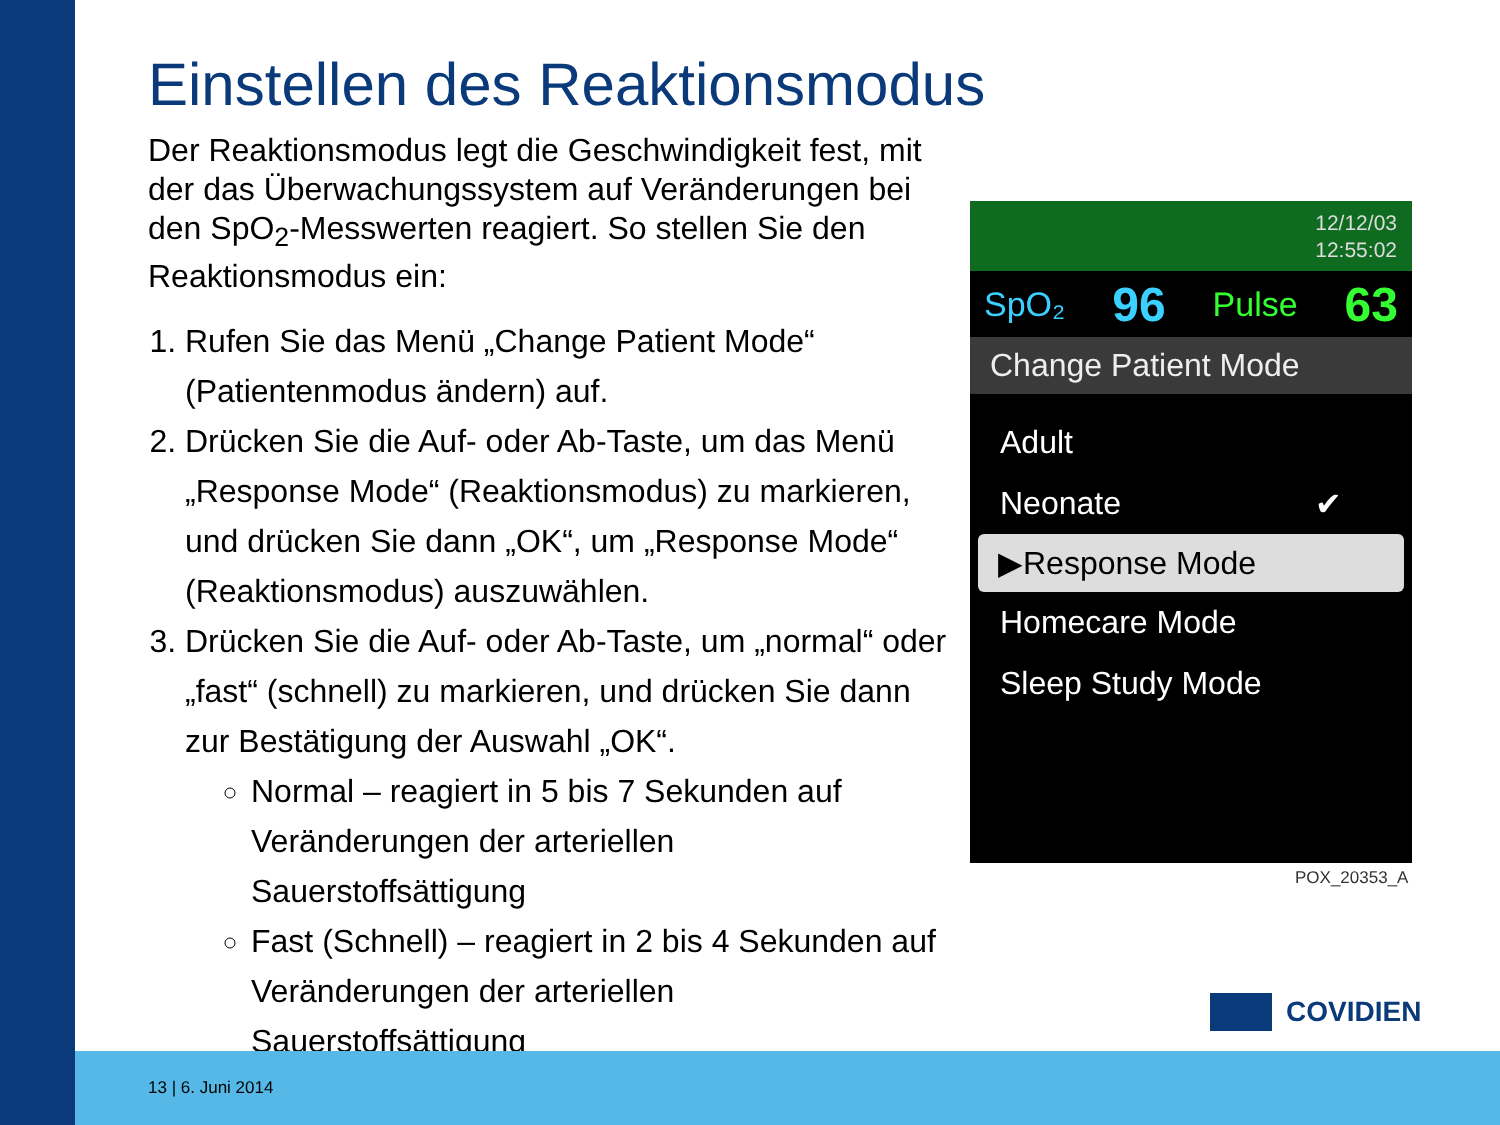Einstellen des Reaktionsmodus
Der Reaktionsmodus legt die Geschwindigkeit fest, mit der das Überwachungssystem auf Veränderungen bei den SpO<sub>2</sub>-Messwerten reagiert. So stellen Sie den Reaktionsmodus ein:
1. Rufen Sie das Menü „Change Patient Mode“ (Patientenmodus ändern) auf.
2. Drücken Sie die Auf- oder Ab-Taste, um das Menü „Response Mode“ (Reaktionsmodus) zu markieren, und drücken Sie dann „OK“, um „Response Mode“ (Reaktionsmodus) auszuwählen.
3. Drücken Sie die Auf- oder Ab-Taste, um „normal“ oder „fast“ (schnell) zu markieren, und drücken Sie dann zur Bestätigung der Auswahl „OK“.
Normal – reagiert in 5 bis 7 Sekunden auf Veränderungen der arteriellen Sauerstoffsättigung
Fast (Schnell) – reagiert in 2 bis 4 Sekunden auf Veränderungen der arteriellen Sauerstoffsättigung
12/12/03
12:55:02
SpO₂ 96 Pulse 63
Change Patient Mode
Adult
Neonate ✔
▶Response Mode
Homecare Mode
Sleep Study Mode
POX_20353_A
COVIDIEN
13 | 6. Juni 2014